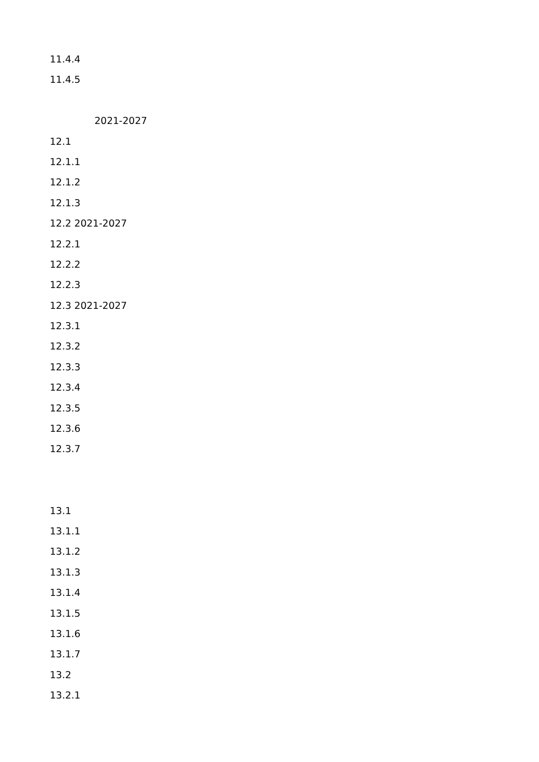11.4.4
11.4.5
2021-2027
12.1
12.1.1
12.1.2
12.1.3
12.2 2021-2027
12.2.1
12.2.2
12.2.3
12.3 2021-2027
12.3.1
12.3.2
12.3.3
12.3.4
12.3.5
12.3.6
12.3.7
13.1
13.1.1
13.1.2
13.1.3
13.1.4
13.1.5
13.1.6
13.1.7
13.2
13.2.1